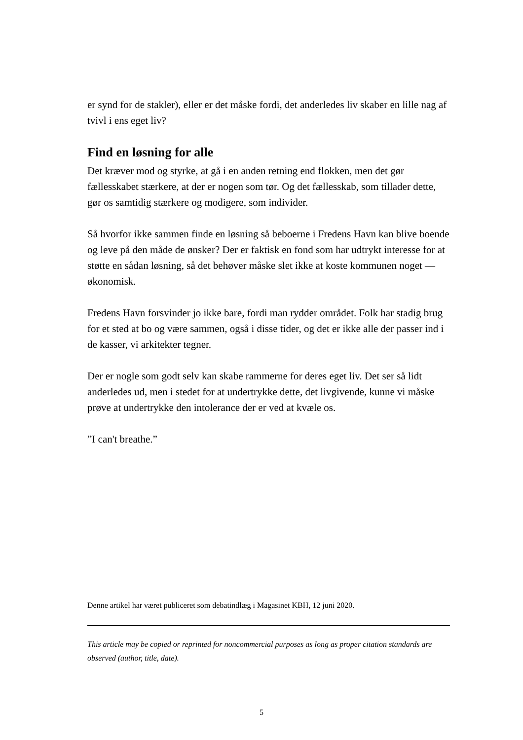er synd for de stakler), eller er det måske fordi, det anderledes liv skaber en lille nag af tvivl i ens eget liv?
Find en løsning for alle
Det kræver mod og styrke, at gå i en anden retning end flokken, men det gør fællesskabet stærkere, at der er nogen som tør. Og det fællesskab, som tillader dette, gør os samtidig stærkere og modigere, som individer.
Så hvorfor ikke sammen finde en løsning så beboerne i Fredens Havn kan blive boende og leve på den måde de ønsker? Der er faktisk en fond som har udtrykt interesse for at støtte en sådan løsning, så det behøver måske slet ikke at koste kommunen noget — økonomisk.
Fredens Havn forsvinder jo ikke bare, fordi man rydder området. Folk har stadig brug for et sted at bo og være sammen, også i disse tider, og det er ikke alle der passer ind i de kasser, vi arkitekter tegner.
Der er nogle som godt selv kan skabe rammerne for deres eget liv. Det ser så lidt anderledes ud, men i stedet for at undertrykke dette, det livgivende, kunne vi måske prøve at undertrykke den intolerance der er ved at kvæle os.
”I can't breathe.”
Denne artikel har været publiceret som debatindlæg i Magasinet KBH, 12 juni 2020.
This article may be copied or reprinted for noncommercial purposes as long as proper citation standards are observed (author, title, date).
5